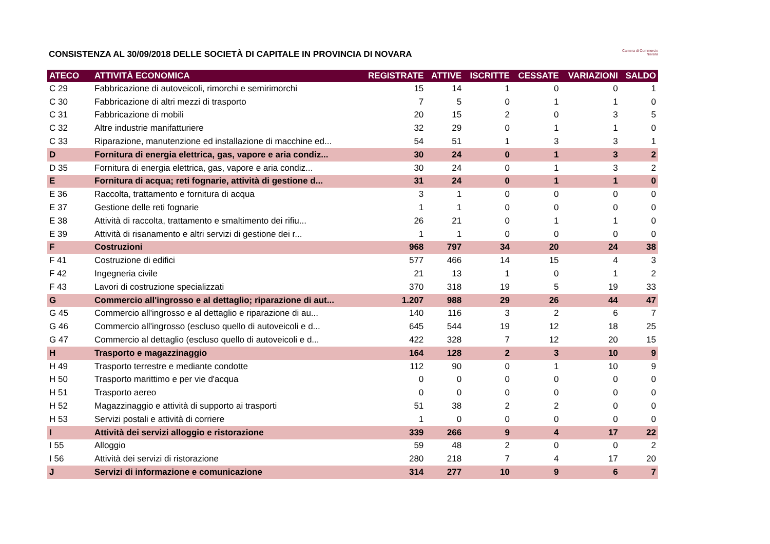Camera di Commercio
Novara
CONSISTENZA AL 30/09/2018 DELLE SOCIETÀ DI CAPITALE IN PROVINCIA DI NOVARA
| ATECO | ATTIVITÀ ECONOMICA | REGISTRATE | ATTIVE | ISCRITTE | CESSATE | VARIAZIONI | SALDO |
| --- | --- | --- | --- | --- | --- | --- | --- |
| C 29 | Fabbricazione di autoveicoli, rimorchi e semirimorchi | 15 | 14 | 1 | 0 | 0 | 1 |
| C 30 | Fabbricazione di altri mezzi di trasporto | 7 | 5 | 0 | 1 | 1 | 0 |
| C 31 | Fabbricazione di mobili | 20 | 15 | 2 | 0 | 3 | 5 |
| C 32 | Altre industrie manifatturiere | 32 | 29 | 0 | 1 | 1 | 0 |
| C 33 | Riparazione, manutenzione ed installazione di macchine ed... | 54 | 51 | 1 | 3 | 3 | 1 |
| D | Fornitura di energia elettrica, gas, vapore e aria condiz... | 30 | 24 | 0 | 1 | 3 | 2 |
| D 35 | Fornitura di energia elettrica, gas, vapore e aria condiz... | 30 | 24 | 0 | 1 | 3 | 2 |
| E | Fornitura di acqua; reti fognarie, attività di gestione d... | 31 | 24 | 0 | 1 | 1 | 0 |
| E 36 | Raccolta, trattamento e fornitura di acqua | 3 | 1 | 0 | 0 | 0 | 0 |
| E 37 | Gestione delle reti fognarie | 1 | 1 | 0 | 0 | 0 | 0 |
| E 38 | Attività di raccolta, trattamento e smaltimento dei rifiu... | 26 | 21 | 0 | 1 | 1 | 0 |
| E 39 | Attività di risanamento e altri servizi di gestione dei r... | 1 | 1 | 0 | 0 | 0 | 0 |
| F | Costruzioni | 968 | 797 | 34 | 20 | 24 | 38 |
| F 41 | Costruzione di edifici | 577 | 466 | 14 | 15 | 4 | 3 |
| F 42 | Ingegneria civile | 21 | 13 | 1 | 0 | 1 | 2 |
| F 43 | Lavori di costruzione specializzati | 370 | 318 | 19 | 5 | 19 | 33 |
| G | Commercio all'ingrosso e al dettaglio; riparazione di aut... | 1.207 | 988 | 29 | 26 | 44 | 47 |
| G 45 | Commercio all'ingrosso e al dettaglio e riparazione di au... | 140 | 116 | 3 | 2 | 6 | 7 |
| G 46 | Commercio all'ingrosso (escluso quello di autoveicoli e d... | 645 | 544 | 19 | 12 | 18 | 25 |
| G 47 | Commercio al dettaglio (escluso quello di autoveicoli e d... | 422 | 328 | 7 | 12 | 20 | 15 |
| H | Trasporto e magazzinaggio | 164 | 128 | 2 | 3 | 10 | 9 |
| H 49 | Trasporto terrestre e mediante condotte | 112 | 90 | 0 | 1 | 10 | 9 |
| H 50 | Trasporto marittimo e per vie d'acqua | 0 | 0 | 0 | 0 | 0 | 0 |
| H 51 | Trasporto aereo | 0 | 0 | 0 | 0 | 0 | 0 |
| H 52 | Magazzinaggio e attività di supporto ai trasporti | 51 | 38 | 2 | 2 | 0 | 0 |
| H 53 | Servizi postali e attività di corriere | 1 | 0 | 0 | 0 | 0 | 0 |
| I | Attività dei servizi alloggio e ristorazione | 339 | 266 | 9 | 4 | 17 | 22 |
| I 55 | Alloggio | 59 | 48 | 2 | 0 | 0 | 2 |
| I 56 | Attività dei servizi di ristorazione | 280 | 218 | 7 | 4 | 17 | 20 |
| J | Servizi di informazione e comunicazione | 314 | 277 | 10 | 9 | 6 | 7 |